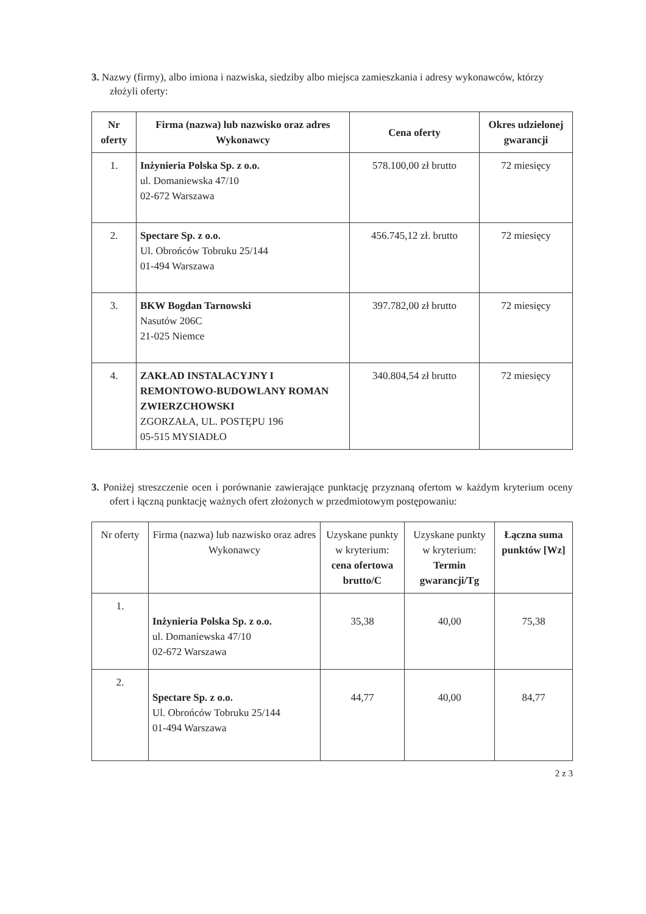3. Nazwy (firmy), albo imiona i nazwiska, siedziby albo miejsca zamieszkania i adresy wykonawców, którzy złożyli oferty:
| Nr oferty | Firma (nazwa) lub nazwisko oraz adres Wykonawcy | Cena oferty | Okres udzielonej gwarancji |
| --- | --- | --- | --- |
| 1. | Inżynieria Polska Sp. z o.o. ul. Domaniewska 47/10 02-672 Warszawa | 578.100,00 zł brutto | 72 miesięcy |
| 2. | Spectare Sp. z o.o. Ul. Obrońców Tobruku 25/144 01-494 Warszawa | 456.745,12 zł. brutto | 72 miesięcy |
| 3. | BKW Bogdan Tarnowski Nasutów 206C 21-025 Niemce | 397.782,00 zł brutto | 72 miesięcy |
| 4. | ZAKŁAD INSTALACYJNY I REMONTOWO-BUDOWLANY ROMAN ZWIERZCHOWSKI ZGORZAŁA, UL. POSTĘPU 196 05-515 MYSIADŁO | 340.804,54 zł brutto | 72 miesięcy |
3. Poniżej streszczenie ocen i porównanie zawierające punktację przyznaną ofertom w każdym kryterium oceny ofert i łączną punktację ważnych ofert złożonych w przedmiotowym postępowaniu:
| Nr oferty | Firma (nazwa) lub nazwisko oraz adres Wykonawcy | Uzyskane punkty w kryterium: cena ofertowa brutto/C | Uzyskane punkty w kryterium: Termin gwarancji/Tg | Łączna suma punktów [Wz] |
| --- | --- | --- | --- | --- |
| 1. | Inżynieria Polska Sp. z o.o. ul. Domaniewska 47/10 02-672 Warszawa | 35,38 | 40,00 | 75,38 |
| 2. | Spectare Sp. z o.o. Ul. Obrońców Tobruku 25/144 01-494 Warszawa | 44,77 | 40,00 | 84,77 |
2 z 3